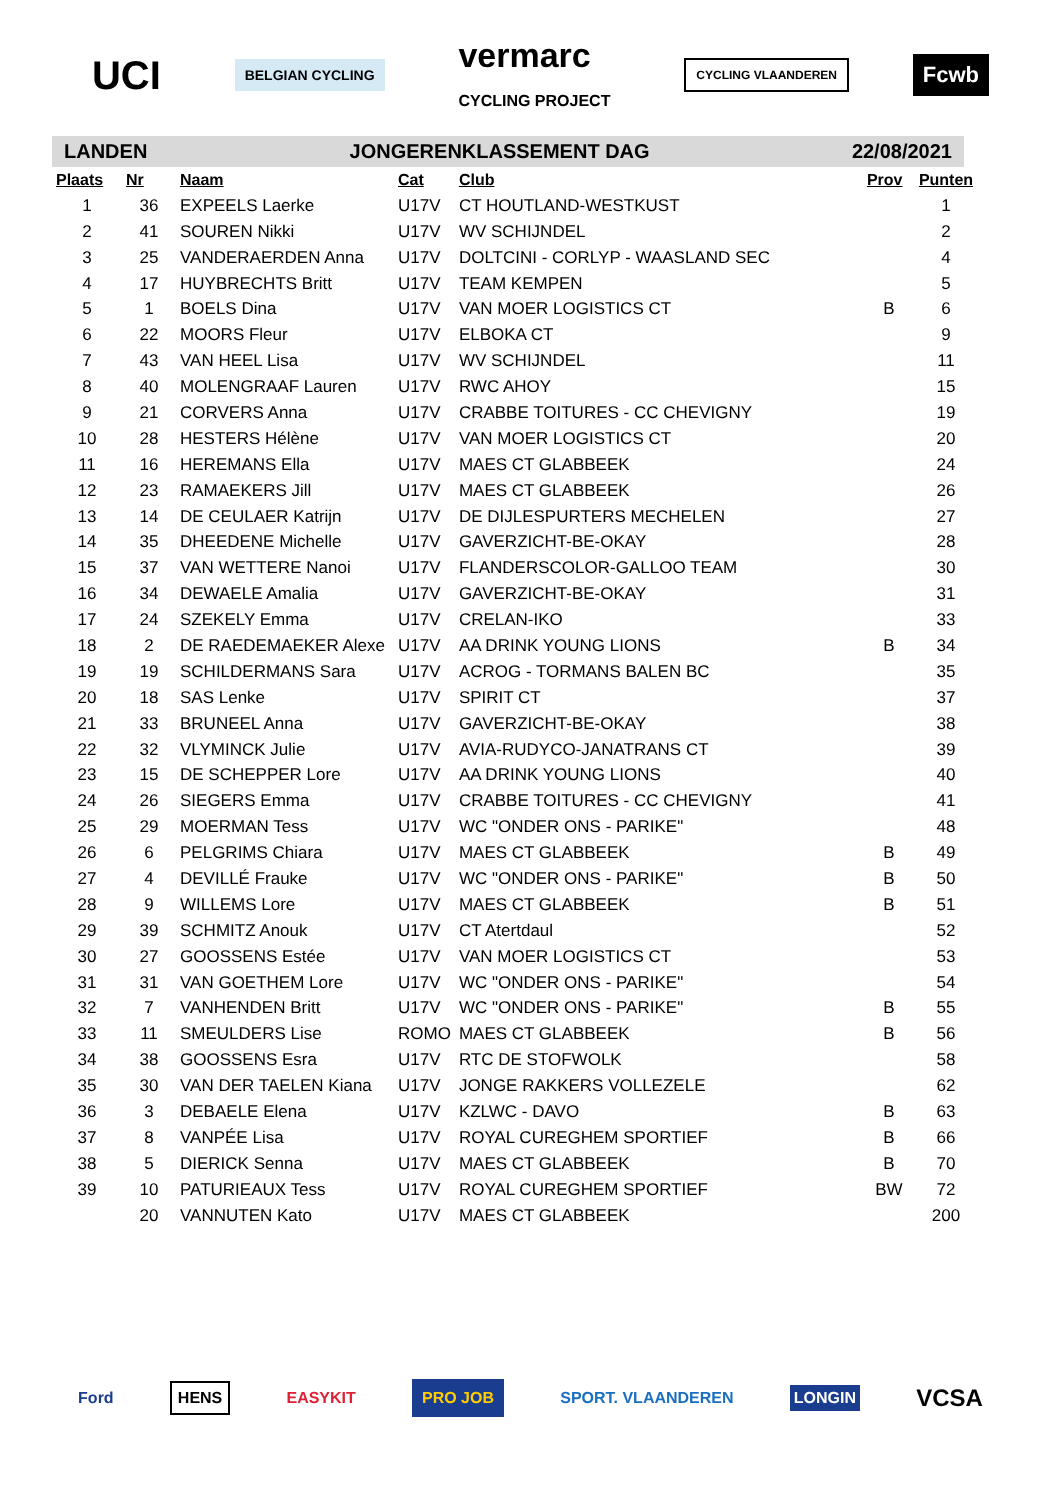UCI
BELGIAN CYCLING
vermarc
CYCLING PROJECT
CYCLING VLAANDEREN
Fcwb
LANDEN JONGERENKLASSEMENT DAG 22/08/2021
| Plaats | Nr | Naam | Cat | Club | Prov | Punten |
| --- | --- | --- | --- | --- | --- | --- |
| 1 | 36 | EXPEELS Laerke | U17V | CT HOUTLAND-WESTKUST | | 1 |
| 2 | 41 | SOUREN Nikki | U17V | WV SCHIJNDEL | | 2 |
| 3 | 25 | VANDERAERDEN Anna | U17V | DOLTCINI - CORLYP - WAASLAND SEC | | 4 |
| 4 | 17 | HUYBRECHTS Britt | U17V | TEAM KEMPEN | | 5 |
| 5 | 1 | BOELS Dina | U17V | VAN MOER LOGISTICS CT | B | 6 |
| 6 | 22 | MOORS Fleur | U17V | ELBOKA CT | | 9 |
| 7 | 43 | VAN HEEL Lisa | U17V | WV SCHIJNDEL | | 11 |
| 8 | 40 | MOLENGRAAF Lauren | U17V | RWC AHOY | | 15 |
| 9 | 21 | CORVERS Anna | U17V | CRABBE TOITURES - CC CHEVIGNY | | 19 |
| 10 | 28 | HESTERS Hélène | U17V | VAN MOER LOGISTICS CT | | 20 |
| 11 | 16 | HEREMANS Ella | U17V | MAES CT GLABBEEK | | 24 |
| 12 | 23 | RAMAEKERS Jill | U17V | MAES CT GLABBEEK | | 26 |
| 13 | 14 | DE CEULAER Katrijn | U17V | DE DIJLESPURTERS MECHELEN | | 27 |
| 14 | 35 | DHEEDENE Michelle | U17V | GAVERZICHT-BE-OKAY | | 28 |
| 15 | 37 | VAN WETTERE Nanoi | U17V | FLANDERSCOLOR-GALLOO TEAM | | 30 |
| 16 | 34 | DEWAELE Amalia | U17V | GAVERZICHT-BE-OKAY | | 31 |
| 17 | 24 | SZEKELY Emma | U17V | CRELAN-IKO | | 33 |
| 18 | 2 | DE RAEDEMAEKER Alexe | U17V | AA DRINK YOUNG LIONS | B | 34 |
| 19 | 19 | SCHILDERMANS Sara | U17V | ACROG - TORMANS BALEN BC | | 35 |
| 20 | 18 | SAS Lenke | U17V | SPIRIT CT | | 37 |
| 21 | 33 | BRUNEEL Anna | U17V | GAVERZICHT-BE-OKAY | | 38 |
| 22 | 32 | VLYMINCK Julie | U17V | AVIA-RUDYCO-JANATRANS CT | | 39 |
| 23 | 15 | DE SCHEPPER Lore | U17V | AA DRINK YOUNG LIONS | | 40 |
| 24 | 26 | SIEGERS Emma | U17V | CRABBE TOITURES - CC CHEVIGNY | | 41 |
| 25 | 29 | MOERMAN Tess | U17V | WC "ONDER ONS - PARIKE" | | 48 |
| 26 | 6 | PELGRIMS Chiara | U17V | MAES CT GLABBEEK | B | 49 |
| 27 | 4 | DEVILLÉ Frauke | U17V | WC "ONDER ONS - PARIKE" | B | 50 |
| 28 | 9 | WILLEMS Lore | U17V | MAES CT GLABBEEK | B | 51 |
| 29 | 39 | SCHMITZ Anouk | U17V | CT Atertdaul | | 52 |
| 30 | 27 | GOOSSENS Estée | U17V | VAN MOER LOGISTICS CT | | 53 |
| 31 | 31 | VAN GOETHEM Lore | U17V | WC "ONDER ONS - PARIKE" | | 54 |
| 32 | 7 | VANHENDEN Britt | U17V | WC "ONDER ONS - PARIKE" | B | 55 |
| 33 | 11 | SMEULDERS Lise | ROMO | MAES CT GLABBEEK | B | 56 |
| 34 | 38 | GOOSSENS Esra | U17V | RTC DE STOFWOLK | | 58 |
| 35 | 30 | VAN DER TAELEN Kiana | U17V | JONGE RAKKERS VOLLEZELE | | 62 |
| 36 | 3 | DEBAELE Elena | U17V | KZLWC - DAVO | B | 63 |
| 37 | 8 | VANPÉE Lisa | U17V | ROYAL CUREGHEM SPORTIEF | B | 66 |
| 38 | 5 | DIERICK Senna | U17V | MAES CT GLABBEEK | B | 70 |
| 39 | 10 | PATURIEAUX Tess | U17V | ROYAL CUREGHEM SPORTIEF | BW | 72 |
| | 20 | VANNUTEN Kato | U17V | MAES CT GLABBEEK | | 200 |
Ford HENS EASYKIT PRO JOB SPORT. VLAANDEREN LONGIN VCSA